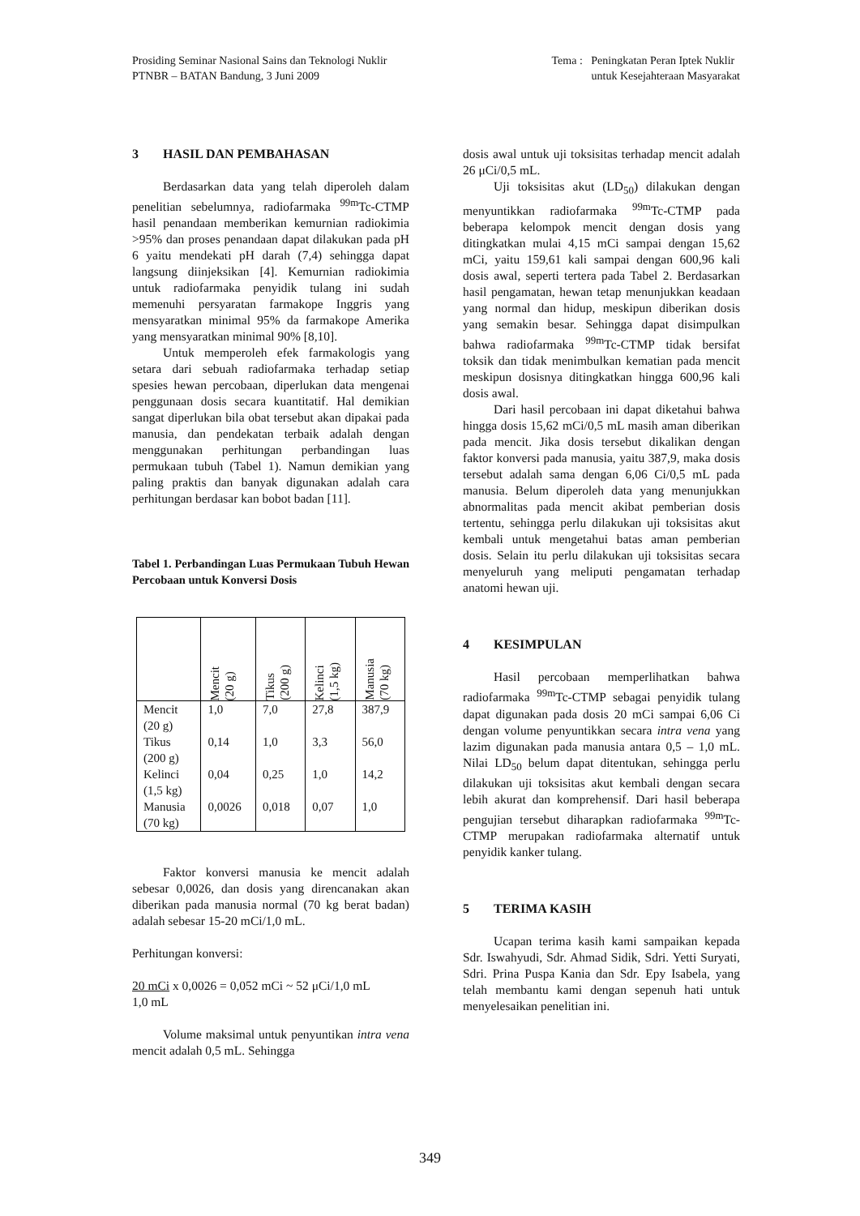Prosiding Seminar Nasional Sains dan Teknologi Nuklir
PTNBR – BATAN Bandung, 3 Juni 2009
Tema : Peningkatan Peran Iptek Nuklir
untuk Kesejahteraan Masyarakat
3 HASIL DAN PEMBAHASAN
Berdasarkan data yang telah diperoleh dalam penelitian sebelumnya, radiofarmaka <sup>99m</sup>Tc-CTMP hasil penandaan memberikan kemurnian radiokimia >95% dan proses penandaan dapat dilakukan pada pH 6 yaitu mendekati pH darah (7,4) sehingga dapat langsung diinjeksikan [4]. Kemurnian radiokimia untuk radiofarmaka penyidik tulang ini sudah memenuhi persyaratan farmakope Inggris yang mensyaratkan minimal 95% da farmakope Amerika yang mensyaratkan minimal 90% [8,10].
Untuk memperoleh efek farmakologis yang setara dari sebuah radiofarmaka terhadap setiap spesies hewan percobaan, diperlukan data mengenai penggunaan dosis secara kuantitatif. Hal demikian sangat diperlukan bila obat tersebut akan dipakai pada manusia, dan pendekatan terbaik adalah dengan menggunakan perhitungan perbandingan luas permukaan tubuh (Tabel 1). Namun demikian yang paling praktis dan banyak digunakan adalah cara perhitungan berdasar kan bobot badan [11].
Tabel 1. Perbandingan Luas Permukaan Tubuh Hewan Percobaan untuk Konversi Dosis
| | Mencit (20 g) | Tikus (200 g) | Kelinci (1,5 kg) | Manusia (70 kg) |
| --- | --- | --- | --- | --- |
| Mencit (20 g) | 1,0 | 7,0 | 27,8 | 387,9 |
| Tikus (200 g) | 0,14 | 1,0 | 3,3 | 56,0 |
| Kelinci (1,5 kg) | 0,04 | 0,25 | 1,0 | 14,2 |
| Manusia (70 kg) | 0,0026 | 0,018 | 0,07 | 1,0 |
Faktor konversi manusia ke mencit adalah sebesar 0,0026, dan dosis yang direncanakan akan diberikan pada manusia normal (70 kg berat badan) adalah sebesar 15-20 mCi/1,0 mL.
Perhitungan konversi:
20 mCi x 0,0026 = 0,052 mCi ~ 52 μCi/1,0 mL
1,0 mL
Volume maksimal untuk penyuntikan intra vena mencit adalah 0,5 mL. Sehingga
dosis awal untuk uji toksisitas terhadap mencit adalah 26 μCi/0,5 mL.
Uji toksisitas akut (LD<sub>50</sub>) dilakukan dengan menyuntikkan radiofarmaka <sup>99m</sup>Tc-CTMP pada beberapa kelompok mencit dengan dosis yang ditingkatkan mulai 4,15 mCi sampai dengan 15,62 mCi, yaitu 159,61 kali sampai dengan 600,96 kali dosis awal, seperti tertera pada Tabel 2. Berdasarkan hasil pengamatan, hewan tetap menunjukkan keadaan yang normal dan hidup, meskipun diberikan dosis yang semakin besar. Sehingga dapat disimpulkan bahwa radiofarmaka <sup>99m</sup>Tc-CTMP tidak bersifat toksik dan tidak menimbulkan kematian pada mencit meskipun dosisnya ditingkatkan hingga 600,96 kali dosis awal.
Dari hasil percobaan ini dapat diketahui bahwa hingga dosis 15,62 mCi/0,5 mL masih aman diberikan pada mencit. Jika dosis tersebut dikalikan dengan faktor konversi pada manusia, yaitu 387,9, maka dosis tersebut adalah sama dengan 6,06 Ci/0,5 mL pada manusia. Belum diperoleh data yang menunjukkan abnormalitas pada mencit akibat pemberian dosis tertentu, sehingga perlu dilakukan uji toksisitas akut kembali untuk mengetahui batas aman pemberian dosis. Selain itu perlu dilakukan uji toksisitas secara menyeluruh yang meliputi pengamatan terhadap anatomi hewan uji.
4 KESIMPULAN
Hasil percobaan memperlihatkan bahwa radiofarmaka <sup>99m</sup>Tc-CTMP sebagai penyidik tulang dapat digunakan pada dosis 20 mCi sampai 6,06 Ci dengan volume penyuntikkan secara intra vena yang lazim digunakan pada manusia antara 0,5 – 1,0 mL. Nilai LD<sub>50</sub> belum dapat ditentukan, sehingga perlu dilakukan uji toksisitas akut kembali dengan secara lebih akurat dan komprehensif. Dari hasil beberapa pengujian tersebut diharapkan radiofarmaka <sup>99m</sup>Tc-CTMP merupakan radiofarmaka alternatif untuk penyidik kanker tulang.
5 TERIMA KASIH
Ucapan terima kasih kami sampaikan kepada Sdr. Iswahyudi, Sdr. Ahmad Sidik, Sdri. Yetti Suryati, Sdri. Prina Puspa Kania dan Sdr. Epy Isabela, yang telah membantu kami dengan sepenuh hati untuk menyelesaikan penelitian ini.
349